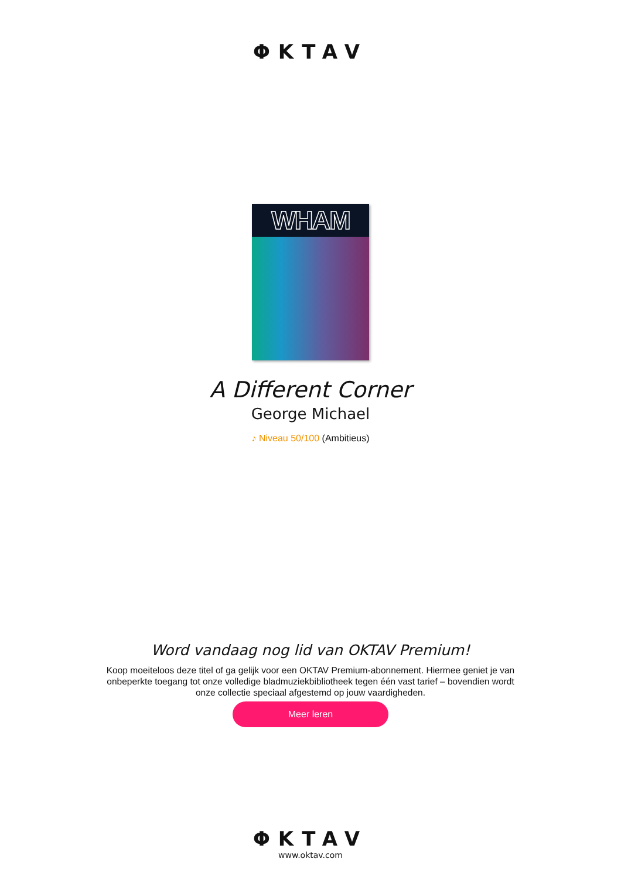ΦKTAV
WHAM
A Different Corner
George Michael
♪ Niveau 50/100 (Ambitieus)
Word vandaag nog lid van OKTAV Premium!
Koop moeiteloos deze titel of ga gelijk voor een OKTAV Premium-abonnement. Hiermee geniet je van onbeperkte toegang tot onze volledige bladmuziekbibliotheek tegen één vast tarief – bovendien wordt onze collectie speciaal afgestemd op jouw vaardigheden.
Meer leren
ΦKTAV
www.oktav.com